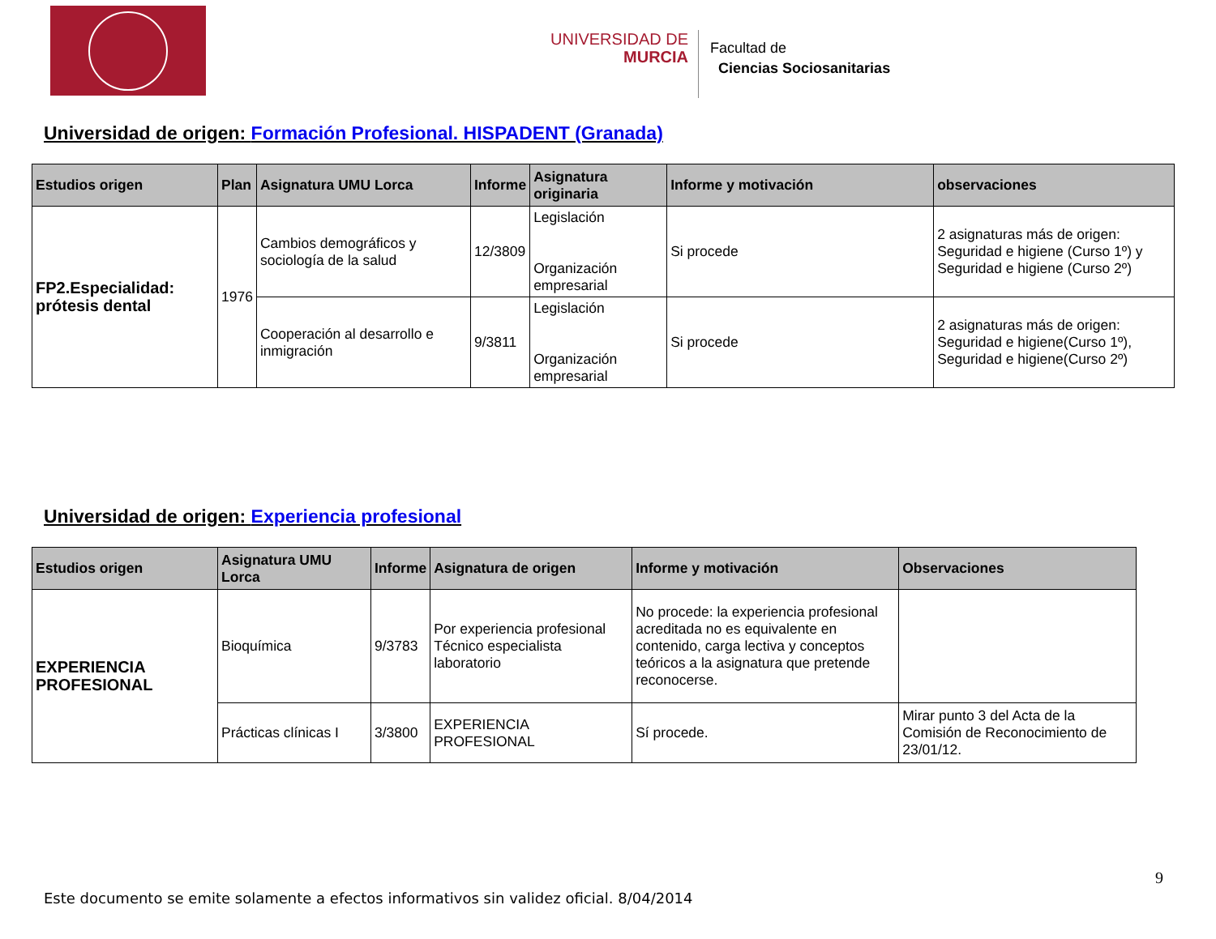UNIVERSIDAD DE
MURCIA
Facultad de
Ciencias Sociosanitarias
Universidad de origen: Formación Profesional. HISPADENT (Granada)
| Estudios origen | Plan | Asignatura UMU Lorca | Informe | Asignatura originaria | Informe y motivación | observaciones |
| --- | --- | --- | --- | --- | --- | --- |
| FP2.Especialidad: prótesis dental | 1976 | Cambios demográficos y sociología de la salud | 12/3809 | Legislación Organización empresarial | Si procede | 2 asignaturas más de origen: Seguridad e higiene (Curso 1º) y Seguridad e higiene (Curso 2º) |
| | | Cooperación al desarrollo e inmigración | 9/3811 | Legislación Organización empresarial | Si procede | 2 asignaturas más de origen: Seguridad e higiene(Curso 1º), Seguridad e higiene(Curso 2º) |
Universidad de origen: Experiencia profesional
| Estudios origen | Asignatura UMU Lorca | Informe | Asignatura de origen | Informe y motivación | Observaciones |
| --- | --- | --- | --- | --- | --- |
| EXPERIENCIA PROFESIONAL | Bioquímica | 9/3783 | Por experiencia profesional Técnico especialista laboratorio | No procede: la experiencia profesional acreditada no es equivalente en contenido, carga lectiva y conceptos teóricos a la asignatura que pretende reconocerse. | |
| | Prácticas clínicas I | 3/3800 | EXPERIENCIA PROFESIONAL | Sí procede. | Mirar punto 3 del Acta de la Comisión de Reconocimiento de 23/01/12. |
9
Este documento se emite solamente a efectos informativos sin validez oficial. 8/04/2014